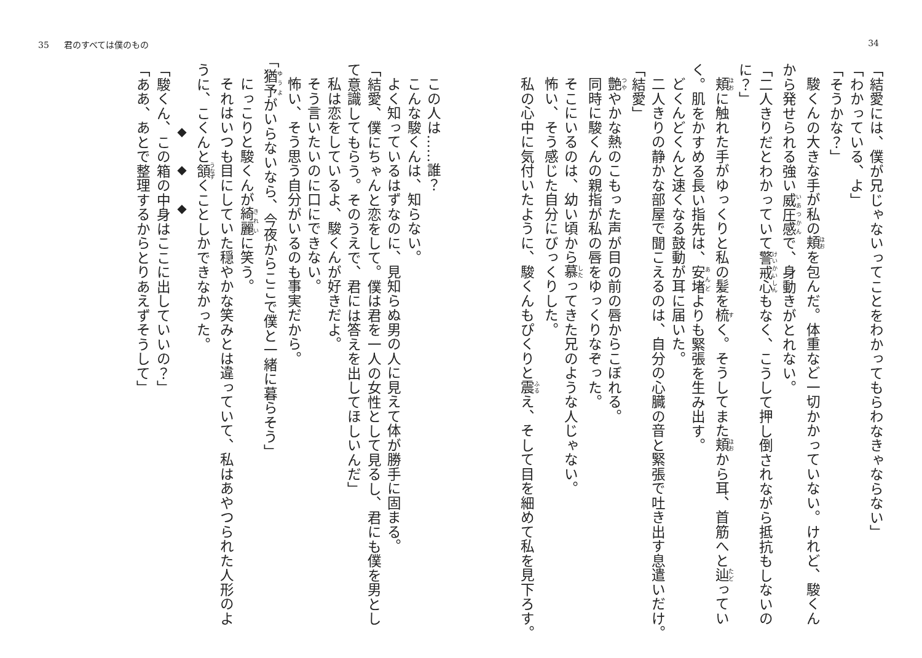35 君のすべては僕のもの 34
「結愛には、僕が兄じゃないってことをわかってもらわなきゃならない」
「わかっている、よ」
「そうかな？」
駿くんの大きな手が私の頬を包んだ。体重など一切かかっていない。けれど、駿くん
から発せられる強い威圧感で、身動きがとれない。
「二人きりだとわかっていて警戒心もなく、こうして押し倒されながら抵抗もしないの
に？」
頬に触れた手がゆっくりと私の髪を梳く。そうしてまた頬から耳、首筋へと辿ってい
く。肌をかすめる長い指先は、安堵よりも緊張を生み出す。
どくんどくんと速くなる鼓動が耳に届いた。
二人きりの静かな部屋で聞こえるのは、自分の心臓の音と緊張で吐き出す息遣いだけ。
「結愛」
艶やかな熱のこもった声が目の前の唇からこぼれる。
同時に駿くんの親指が私の唇をゆっくりなぞった。
そこにいるのは、幼い頃から慕ってきた兄のような人じゃない。
怖い、そう感じた自分にびっくりした。
私の心中に気付いたように、駿くんもぴくりと震え、そして目を細めて私を見下ろす。
この人は……誰？
こんな駿くんは、知らない。
よく知っているはずなのに、見知らぬ男の人に見えて体が勝手に固まる。
「結愛、僕にちゃんと恋をして。僕は君を一人の女性として見るし、君にも僕を男とし
て意識してもらう。そのうえで、君には答えを出してほしいんだ」
私は恋をしているよ、駿くんが好きだよ。
そう言いたいのに口にできない。
怖い、そう思う自分がいるのも事実だから。
「猶予がいらないなら、今夜からここで僕と一緒に暮らそう」
にっこりと駿くんが綺麗に笑う。
それはいつも目にしていた穏やかな笑みとは違っていて、私はあやつられた人形のよ
うに、こくんと頷くことしかできなかった。
◆ ◆ ◆
「駿くん、この箱の中身はここに出していいの？」
「ああ、あとで整理するからとりあえずそうして」